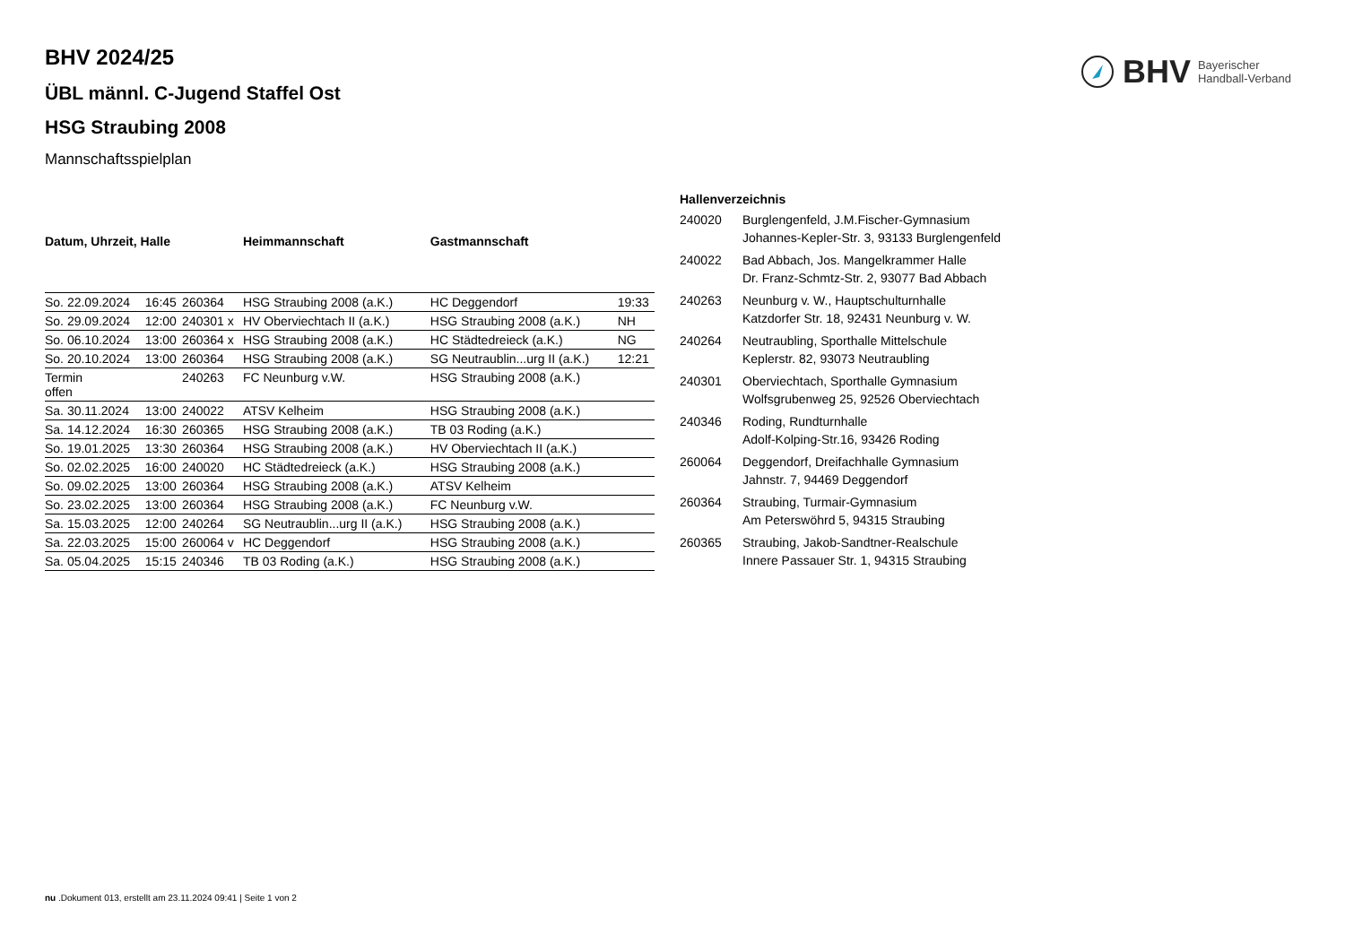BHV Bayerischer
Handball-Verband
BHV 2024/25
ÜBL männl. C-Jugend Staffel Ost
HSG Straubing 2008
Mannschaftsspielplan
| Datum, Uhrzeit, Halle | | | Heimmannschaft | Gastmannschaft | |
| --- | --- | --- | --- | --- | --- |
| So. 22.09.2024 | 16:45 | 260364 | HSG Straubing 2008 (a.K.) | HC Deggendorf | 19:33 |
| So. 29.09.2024 | 12:00 | 240301 x | HV Oberviechtach II (a.K.) | HSG Straubing 2008 (a.K.) | NH |
| So. 06.10.2024 | 13:00 | 260364 x | HSG Straubing 2008 (a.K.) | HC Städtedreieck (a.K.) | NG |
| So. 20.10.2024 | 13:00 | 260364 | HSG Straubing 2008 (a.K.) | SG Neutraublin...urg II (a.K.) | 12:21 |
| Termin offen | | 240263 | FC Neunburg v.W. | HSG Straubing 2008 (a.K.) | |
| Sa. 30.11.2024 | 13:00 | 240022 | ATSV Kelheim | HSG Straubing 2008 (a.K.) | |
| Sa. 14.12.2024 | 16:30 | 260365 | HSG Straubing 2008 (a.K.) | TB 03 Roding (a.K.) | |
| So. 19.01.2025 | 13:30 | 260364 | HSG Straubing 2008 (a.K.) | HV Oberviechtach II (a.K.) | |
| So. 02.02.2025 | 16:00 | 240020 | HC Städtedreieck (a.K.) | HSG Straubing 2008 (a.K.) | |
| So. 09.02.2025 | 13:00 | 260364 | HSG Straubing 2008 (a.K.) | ATSV Kelheim | |
| So. 23.02.2025 | 13:00 | 260364 | HSG Straubing 2008 (a.K.) | FC Neunburg v.W. | |
| Sa. 15.03.2025 | 12:00 | 240264 | SG Neutraublin...urg II (a.K.) | HSG Straubing 2008 (a.K.) | |
| Sa. 22.03.2025 | 15:00 | 260064 v | HC Deggendorf | HSG Straubing 2008 (a.K.) | |
| Sa. 05.04.2025 | 15:15 | 240346 | TB 03 Roding (a.K.) | HSG Straubing 2008 (a.K.) | |
| Hallenverzeichnis | |
| --- | --- |
| 240020 | Burglengenfeld, J.M.Fischer-Gymnasium Johannes-Kepler-Str. 3, 93133 Burglengenfeld |
| 240022 | Bad Abbach, Jos. Mangelkrammer Halle Dr. Franz-Schmtz-Str. 2, 93077 Bad Abbach |
| 240263 | Neunburg v. W., Hauptschulturnhalle Katzdorfer Str. 18, 92431 Neunburg v. W. |
| 240264 | Neutraubling, Sporthalle Mittelschule Keplerstr. 82, 93073 Neutraubling |
| 240301 | Oberviechtach, Sporthalle Gymnasium Wolfsgrubenweg 25, 92526 Oberviechtach |
| 240346 | Roding, Rundturnhalle Adolf-Kolping-Str.16, 93426 Roding |
| 260064 | Deggendorf, Dreifachhalle Gymnasium Jahnstr. 7, 94469 Deggendorf |
| 260364 | Straubing, Turmair-Gymnasium Am Peterswöhrd 5, 94315 Straubing |
| 260365 | Straubing, Jakob-Sandtner-Realschule Innere Passauer Str. 1, 94315 Straubing |
nu .Dokument 013, erstellt am 23.11.2024 09:41 | Seite 1 von 2